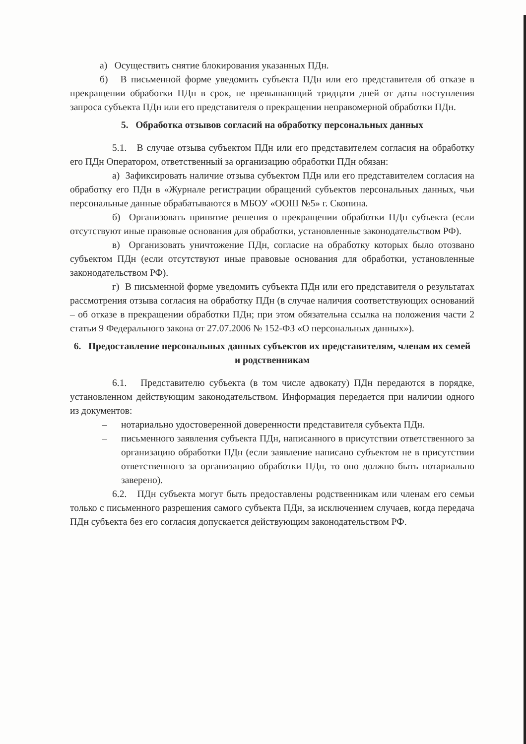а) Осуществить снятие блокирования указанных ПДн.
б) В письменной форме уведомить субъекта ПДн или его представителя об отказе в прекращении обработки ПДн в срок, не превышающий тридцати дней от даты поступления запроса субъекта ПДн или его представителя о прекращении неправомерной обработки ПДн.
5. Обработка отзывов согласий на обработку персональных данных
5.1. В случае отзыва субъектом ПДн или его представителем согласия на обработку его ПДн Оператором, ответственный за организацию обработки ПДн обязан:
а) Зафиксировать наличие отзыва субъектом ПДн или его представителем согласия на обработку его ПДн в «Журнале регистрации обращений субъектов персональных данных, чьи персональные данные обрабатываются в МБОУ «ООШ №5» г. Скопина.
б) Организовать принятие решения о прекращении обработки ПДн субъекта (если отсутствуют иные правовые основания для обработки, установленные законодательством РФ).
в) Организовать уничтожение ПДн, согласие на обработку которых было отозвано субъектом ПДн (если отсутствуют иные правовые основания для обработки, установленные законодательством РФ).
г) В письменной форме уведомить субъекта ПДн или его представителя о результатах рассмотрения отзыва согласия на обработку ПДн (в случае наличия соответствующих оснований – об отказе в прекращении обработки ПДн; при этом обязательна ссылка на положения части 2 статьи 9 Федерального закона от 27.07.2006 № 152-ФЗ «О персональных данных»).
6. Предоставление персональных данных субъектов их представителям, членам их семей и родственникам
6.1. Представителю субъекта (в том числе адвокату) ПДн передаются в порядке, установленном действующим законодательством. Информация передается при наличии одного из документов:
– нотариально удостоверенной доверенности представителя субъекта ПДн.
– письменного заявления субъекта ПДн, написанного в присутствии ответственного за организацию обработки ПДн (если заявление написано субъектом не в присутствии ответственного за организацию обработки ПДн, то оно должно быть нотариально заверено).
6.2. ПДн субъекта могут быть предоставлены родственникам или членам его семьи только с письменного разрешения самого субъекта ПДн, за исключением случаев, когда передача ПДн субъекта без его согласия допускается действующим законодательством РФ.